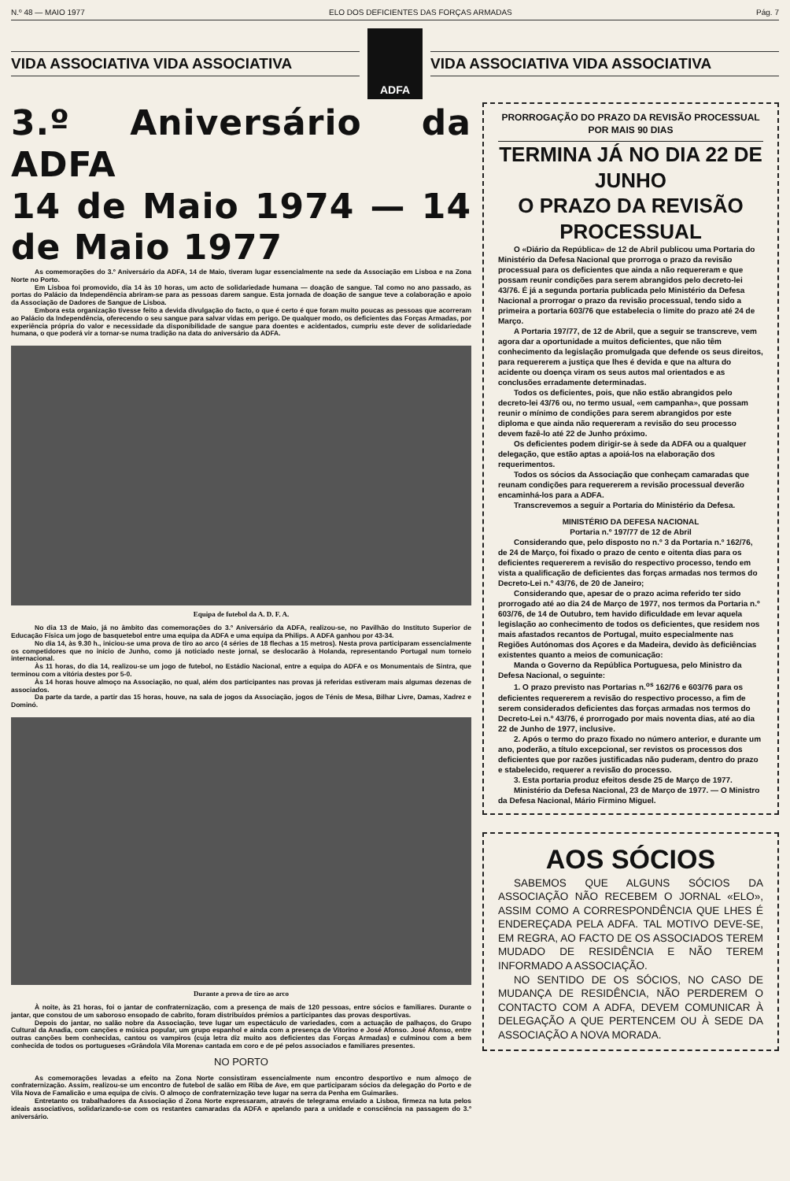N.º 48 — MAIO 1977 ELO DOS DEFICIENTES DAS FORÇAS ARMADAS Pág. 7
VIDA ASSOCIATIVA VIDA ASSOCIATIVA
ADFA
VIDA ASSOCIATIVA VIDA ASSOCIATIVA
3.º Aniversário da ADFA
14 de Maio 1974 — 14 de Maio 1977
As comemorações do 3.º Aniversário da ADFA, 14 de Maio, tiveram lugar essencialmente na sede da Associação em Lisboa e na Zona Norte no Porto.
Em Lisboa foi promovido, dia 14 às 10 horas, um acto de solidariedade humana — doação de sangue. Tal como no ano passado, as portas do Palácio da Independência abriram-se para as pessoas darem sangue. Esta jornada de doação de sangue teve a colaboração e apoio da Associação de Dadores de Sangue de Lisboa.
Embora esta organização tivesse feito a devida divulgação do facto, o que é certo é que foram muito poucas as pessoas que acorreram ao Palácio da Independência, oferecendo o seu sangue para salvar vidas em perigo. De qualquer modo, os deficientes das Forças Armadas, por experiência própria do valor e necessidade da disponibilidade de sangue para doentes e acidentados, cumpriu este dever de solidariedade humana, o que poderá vir a tornar-se numa tradição na data do aniversário da ADFA.
Equipa de futebol da A. D. F. A.
No dia 13 de Maio, já no âmbito das comemorações do 3.º Aniversário da ADFA, realizou-se, no Pavilhão do Instituto Superior de Educação Física um jogo de basquetebol entre uma equipa da ADFA e uma equipa da Philips. A ADFA ganhou por 43-34.
No dia 14, às 9.30 h., iniciou-se uma prova de tiro ao arco (4 séries de 18 flechas a 15 metros). Nesta prova participaram essencialmente os competidores que no início de Junho, como já noticiado neste jornal, se deslocarão à Holanda, representando Portugal num torneio internacional.
Às 11 horas, do dia 14, realizou-se um jogo de futebol, no Estádio Nacional, entre a equipa do ADFA e os Monumentais de Sintra, que terminou com a vitória destes por 5-0.
Às 14 horas houve almoço na Associação, no qual, além dos participantes nas provas já referidas estiveram mais algumas dezenas de associados.
Da parte da tarde, a partir das 15 horas, houve, na sala de jogos da Associação, jogos de Ténis de Mesa, Bilhar Livre, Damas, Xadrez e Dominó.
Durante a prova de tiro ao arco
À noite, às 21 horas, foi o jantar de confraternização, com a presença de mais de 120 pessoas, entre sócios e familiares. Durante o jantar, que constou de um saboroso ensopado de cabrito, foram distribuídos prémios a participantes das provas desportivas.
Depois do jantar, no salão nobre da Associação, teve lugar um espectáculo de variedades, com a actuação de palhaços, do Grupo Cultural da Anadia, com canções e música popular, um grupo espanhol e ainda com a presença de Vitorino e José Afonso. José Afonso, entre outras canções bem conhecidas, cantou os vampiros (cuja letra diz muito aos deficientes das Forças Armadas) e culminou com a bem conhecida de todos os portugueses «Grândola Vila Morena» cantada em coro e de pé pelos associados e familiares presentes.
NO PORTO
As comemorações levadas a efeito na Zona Norte consistiram essencialmente num encontro desportivo e num almoço de confraternização. Assim, realizou-se um encontro de futebol de salão em Riba de Ave, em que participaram sócios da delegação do Porto e de Vila Nova de Famalicão e uma equipa de civis. O almoço de confraternização teve lugar na serra da Penha em Guimarães.
Entretanto os trabalhadores da Associação d Zona Norte expressaram, através de telegrama enviado a Lisboa, firmeza na luta pelos ideais associativos, solidarizando-se com os restantes camaradas da ADFA e apelando para a unidade e consciência na passagem do 3.º aniversário.
PRORROGAÇÃO DO PRAZO DA REVISÃO PROCESSUAL POR MAIS 90 DIAS
TERMINA JÁ NO DIA 22 DE JUNHO
O PRAZO DA REVISÃO PROCESSUAL
O «Diário da República» de 12 de Abril publicou uma Portaria do Ministério da Defesa Nacional que prorroga o prazo da revisão processual para os deficientes que ainda a não requereram e que possam reunir condições para serem abrangidos pelo decreto-lei 43/76. É já a segunda portaria publicada pelo Ministério da Defesa Nacional a prorrogar o prazo da revisão processual, tendo sido a primeira a portaria 603/76 que estabelecia o limite do prazo até 24 de Março.
A Portaria 197/77, de 12 de Abril, que a seguir se transcreve, vem agora dar a oportunidade a muitos deficientes, que não têm conhecimento da legislação promulgada que defende os seus direitos, para requererem a justiça que lhes é devida e que na altura do acidente ou doença viram os seus autos mal orientados e as conclusões erradamente determinadas.
Todos os deficientes, pois, que não estão abrangidos pelo decreto-lei 43/76 ou, no termo usual, «em campanha», que possam reunir o mínimo de condições para serem abrangidos por este diploma e que ainda não requereram a revisão do seu processo devem fazê-lo até 22 de Junho próximo.
Os deficientes podem dirigir-se à sede da ADFA ou a qualquer delegação, que estão aptas a apoiá-los na elaboração dos requerimentos.
Todos os sócios da Associação que conheçam camaradas que reunam condições para requererem a revisão processual deverão encaminhá-los para a ADFA.
Transcrevemos a seguir a Portaria do Ministério da Defesa.
MINISTÉRIO DA DEFESA NACIONAL
Portaria n.º 197/77 de 12 de Abril
Considerando que, pelo disposto no n.º 3 da Portaria n.º 162/76, de 24 de Março, foi fixado o prazo de cento e oitenta dias para os deficientes requererem a revisão do respectivo processo, tendo em vista a qualificação de deficientes das forças armadas nos termos do Decreto-Lei n.º 43/76, de 20 de Janeiro;
Considerando que, apesar de o prazo acima referido ter sido prorrogado até ao dia 24 de Março de 1977, nos termos da Portaria n.º 603/76, de 14 de Outubro, tem havido dificuldade em levar aquela legislação ao conhecimento de todos os deficientes, que residem nos mais afastados recantos de Portugal, muito especialmente nas Regiões Autónomas dos Açores e da Madeira, devido às deficiências existentes quanto a meios de comunicação:
Manda o Governo da República Portuguesa, pelo Ministro da Defesa Nacional, o seguinte:
1. O prazo previsto nas Portarias n.<sup>os</sup> 162/76 e 603/76 para os deficientes requererem a revisão do respectivo processo, a fim de serem considerados deficientes das forças armadas nos termos do Decreto-Lei n.º 43/76, é prorrogado por mais noventa dias, até ao dia 22 de Junho de 1977, inclusive.
2. Após o termo do prazo fixado no número anterior, e durante um ano, poderão, a título excepcional, ser revistos os processos dos deficientes que por razões justificadas não puderam, dentro do prazo e stabelecido, requerer a revisão do processo.
3. Esta portaria produz efeitos desde 25 de Março de 1977.
Ministério da Defesa Nacional, 23 de Março de 1977. — O Ministro da Defesa Nacional, Mário Firmino Miguel.
AOS SÓCIOS
SABEMOS QUE ALGUNS SÓCIOS DA ASSOCIAÇÃO NÃO RECEBEM O JORNAL «ELO», ASSIM COMO A CORRESPONDÊNCIA QUE LHES É ENDEREÇADA PELA ADFA. TAL MOTIVO DEVE-SE, EM REGRA, AO FACTO DE OS ASSOCIADOS TEREM MUDADO DE RESIDÊNCIA E NÃO TEREM INFORMADO A ASSOCIAÇÃO.
NO SENTIDO DE OS SÓCIOS, NO CASO DE MUDANÇA DE RESIDÊNCIA, NÃO PERDEREM O CONTACTO COM A ADFA, DEVEM COMUNICAR À DELEGAÇÃO A QUE PERTENCEM OU À SEDE DA ASSOCIAÇÃO A NOVA MORADA.